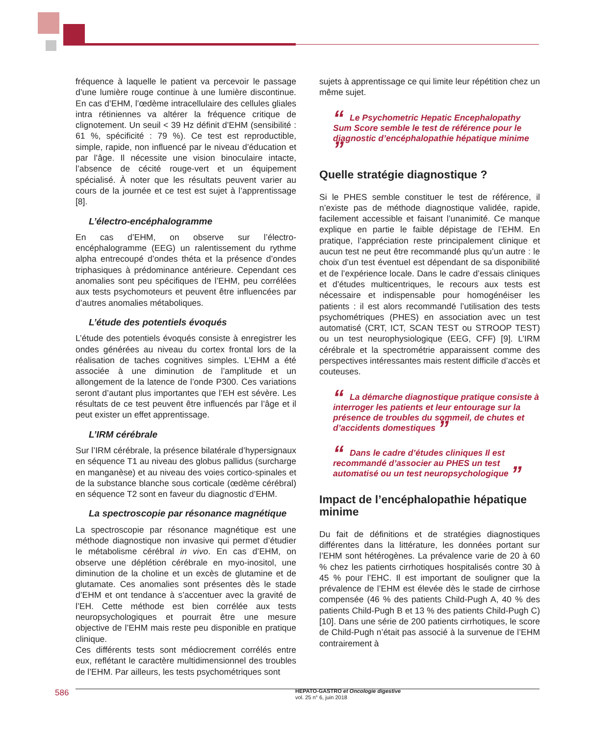fréquence à laquelle le patient va percevoir le passage d’une lumière rouge continue à une lumière discontinue. En cas d’EHM, l’œdème intracellulaire des cellules gliales intra rétiniennes va altérer la fréquence critique de clignotement. Un seuil < 39 Hz définit d’EHM (sensibilité : 61 %, spécificité : 79 %). Ce test est reproductible, simple, rapide, non influencé par le niveau d’éducation et par l’âge. Il nécessite une vision binoculaire intacte, l’absence de cécité rouge-vert et un équipement spécialisé. À noter que les résultats peuvent varier au cours de la journée et ce test est sujet à l’apprentissage [8].
L’électro-encéphalogramme
En cas d’EHM, on observe sur l’électro-encéphalogramme (EEG) un ralentissement du rythme alpha entrecoupé d’ondes théta et la présence d’ondes triphasiques à prédominance antérieure. Cependant ces anomalies sont peu spécifiques de l’EHM, peu corrélées aux tests psychomoteurs et peuvent être influencées par d’autres anomalies métaboliques.
L’étude des potentiels évoqués
L’étude des potentiels évoqués consiste à enregistrer les ondes générées au niveau du cortex frontal lors de la réalisation de taches cognitives simples. L’EHM a été associée à une diminution de l’amplitude et un allongement de la latence de l’onde P300. Ces variations seront d’autant plus importantes que l’EH est sévère. Les résultats de ce test peuvent être influencés par l’âge et il peut exister un effet apprentissage.
L’IRM cérébrale
Sur l’IRM cérébrale, la présence bilatérale d’hypersignaux en séquence T1 au niveau des globus pallidus (surcharge en manganèse) et au niveau des voies cortico-spinales et de la substance blanche sous corticale (œdème cérébral) en séquence T2 sont en faveur du diagnostic d’EHM.
La spectroscopie par résonance magnétique
La spectroscopie par résonance magnétique est une méthode diagnostique non invasive qui permet d’étudier le métabolisme cérébral in vivo. En cas d’EHM, on observe une déplétion cérébrale en myo-inositol, une diminution de la choline et un excès de glutamine et de glutamate. Ces anomalies sont présentes dès le stade d’EHM et ont tendance à s’accentuer avec la gravité de l’EH. Cette méthode est bien corrélée aux tests neuropsychologiques et pourrait être une mesure objective de l’EHM mais reste peu disponible en pratique clinique.
Ces différents tests sont médiocrement corrélés entre eux, reflétant le caractère multidimensionnel des troubles de l’EHM. Par ailleurs, les tests psychométriques sont
sujets à apprentissage ce qui limite leur répétition chez un même sujet.
“Le Psychometric Hepatic Encephalopathy Sum Score semble le test de référence pour le diagnostic d’encéphalopathie hépatique minime ”
Quelle stratégie diagnostique ?
Si le PHES semble constituer le test de référence, il n’existe pas de méthode diagnostique validée, rapide, facilement accessible et faisant l’unanimité. Ce manque explique en partie le faible dépistage de l’EHM. En pratique, l’appréciation reste principalement clinique et aucun test ne peut être recommandé plus qu’un autre : le choix d’un test éventuel est dépendant de sa disponibilité et de l’expérience locale. Dans le cadre d’essais cliniques et d’études multicentriques, le recours aux tests est nécessaire et indispensable pour homogénéiser les patients : il est alors recommandé l’utilisation des tests psychométriques (PHES) en association avec un test automatisé (CRT, ICT, SCAN TEST ou STROOP TEST) ou un test neurophysiologique (EEG, CFF) [9]. L’IRM cérébrale et la spectrométrie apparaissent comme des perspectives intéressantes mais restent difficile d’accès et couteuses.
“La démarche diagnostique pratique consiste à interroger les patients et leur entourage sur la présence de troubles du sommeil, de chutes et d’accidents domestiques ”
“Dans le cadre d’études cliniques Il est recommandé d’associer au PHES un test automatisé ou un test neuropsychologique ”
Impact de l’encéphalopathie hépatique minime
Du fait de définitions et de stratégies diagnostiques différentes dans la littérature, les données portant sur l’EHM sont hétérogènes. La prévalence varie de 20 à 60 % chez les patients cirrhotiques hospitalisés contre 30 à 45 % pour l’EHC. Il est important de souligner que la prévalence de l’EHM est élevée dès le stade de cirrhose compensée (46 % des patients Child-Pugh A, 40 % des patients Child-Pugh B et 13 % des patients Child-Pugh C) [10]. Dans une série de 200 patients cirrhotiques, le score de Child-Pugh n’était pas associé à la survenue de l’EHM contrairement à
586 HEPATO-GASTRO et Oncologie digestive
vol. 25 n° 6, juin 2018